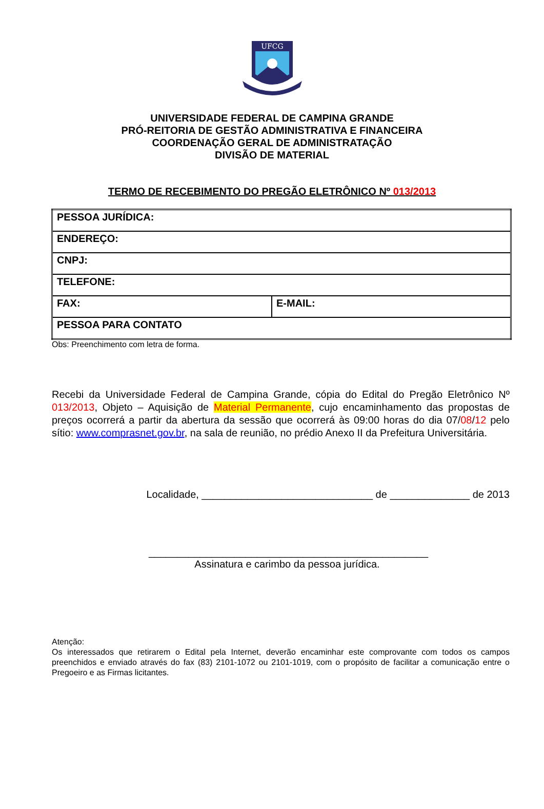UFCG
UNIVERSIDADE FEDERAL DE CAMPINA GRANDE
PRÓ-REITORIA DE GESTÃO ADMINISTRATIVA E FINANCEIRA
COORDENAÇÃO GERAL DE ADMINISTRATAÇÃO
DIVISÃO DE MATERIAL
TERMO DE RECEBIMENTO DO PREGÃO ELETRÔNICO Nº 013/2013
| PESSOA JURÍDICA: | |
| ENDEREÇO: | |
| CNPJ: | |
| TELEFONE: | |
| FAX: | E-MAIL: |
| PESSOA PARA CONTATO | |
Obs: Preenchimento com letra de forma.
Recebi da Universidade Federal de Campina Grande, cópia do Edital do Pregão Eletrônico Nº 013/2013, Objeto – Aquisição de Material Permanente, cujo encaminhamento das propostas de preços ocorrerá a partir da abertura da sessão que ocorrerá às 09:00 horas do dia 07/08/12 pelo sítio: www.comprasnet.gov.br, na sala de reunião, no prédio Anexo II da Prefeitura Universitária.
Localidade, ______________________________ de ______________ de 2013
_________________________________________________
Assinatura e carimbo da pessoa jurídica.
Atenção:
Os interessados que retirarem o Edital pela Internet, deverão encaminhar este comprovante com todos os campos preenchidos e enviado através do fax (83) 2101-1072 ou 2101-1019, com o propósito de facilitar a comunicação entre o Pregoeiro e as Firmas licitantes.